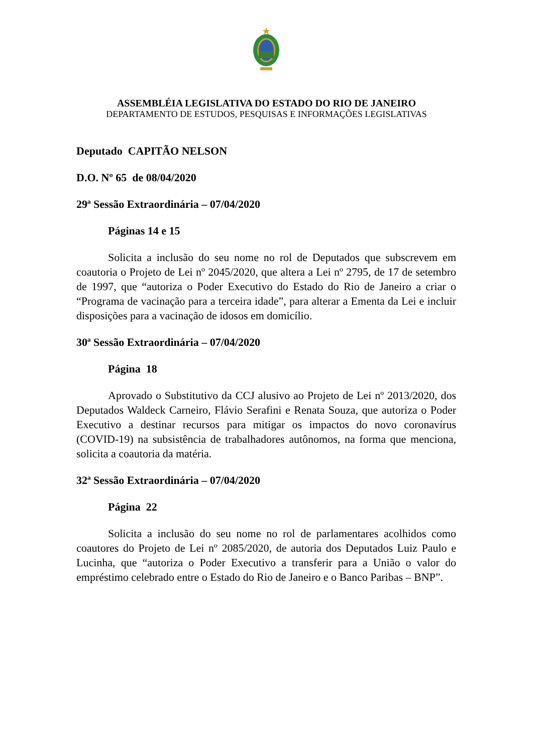ASSEMBLÉIA LEGISLATIVA DO ESTADO DO RIO DE JANEIRO
DEPARTAMENTO DE ESTUDOS, PESQUISAS E INFORMAÇÕES LEGISLATIVAS
Deputado CAPITÃO NELSON
D.O. Nº 65 de 08/04/2020
29ª Sessão Extraordinária – 07/04/2020
Páginas 14 e 15
Solicita a inclusão do seu nome no rol de Deputados que subscrevem em coautoria o Projeto de Lei nº 2045/2020, que altera a Lei nº 2795, de 17 de setembro de 1997, que “autoriza o Poder Executivo do Estado do Rio de Janeiro a criar o “Programa de vacinação para a terceira idade”, para alterar a Ementa da Lei e incluir disposições para a vacinação de idosos em domicílio.
30ª Sessão Extraordinária – 07/04/2020
Página 18
Aprovado o Substitutivo da CCJ alusivo ao Projeto de Lei nº 2013/2020, dos Deputados Waldeck Carneiro, Flávio Serafini e Renata Souza, que autoriza o Poder Executivo a destinar recursos para mitigar os impactos do novo coronavírus (COVID-19) na subsistência de trabalhadores autônomos, na forma que menciona, solicita a coautoria da matéria.
32ª Sessão Extraordinária – 07/04/2020
Página 22
Solicita a inclusão do seu nome no rol de parlamentares acolhidos como coautores do Projeto de Lei nº 2085/2020, de autoria dos Deputados Luiz Paulo e Lucinha, que “autoriza o Poder Executivo a transferir para a União o valor do empréstimo celebrado entre o Estado do Rio de Janeiro e o Banco Paribas – BNP”.